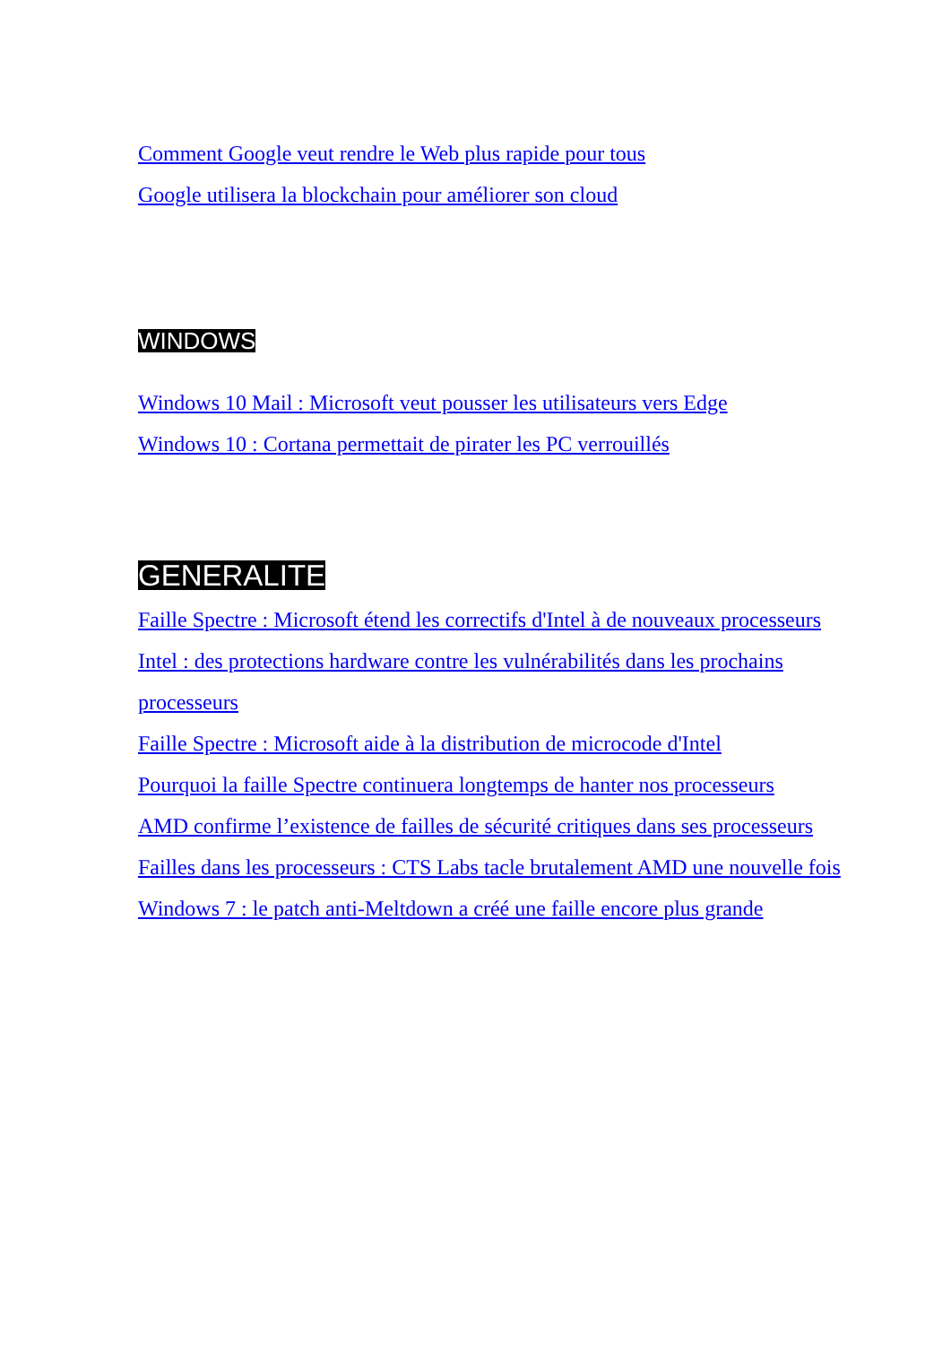Comment Google veut rendre le Web plus rapide pour tous
Google utilisera la blockchain pour améliorer son cloud
WINDOWS
Windows 10 Mail : Microsoft veut pousser les utilisateurs vers Edge
Windows 10 : Cortana permettait de pirater les PC verrouillés
GENERALITE
Faille Spectre : Microsoft étend les correctifs d'Intel à de nouveaux processeurs
Intel : des protections hardware contre les vulnérabilités dans les prochains processeurs
Faille Spectre : Microsoft aide à la distribution de microcode d'Intel
Pourquoi la faille Spectre continuera longtemps de hanter nos processeurs
AMD confirme l’existence de failles de sécurité critiques dans ses processeurs
Failles dans les processeurs : CTS Labs tacle brutalement AMD une nouvelle fois
Windows 7 : le patch anti-Meltdown a créé une faille encore plus grande